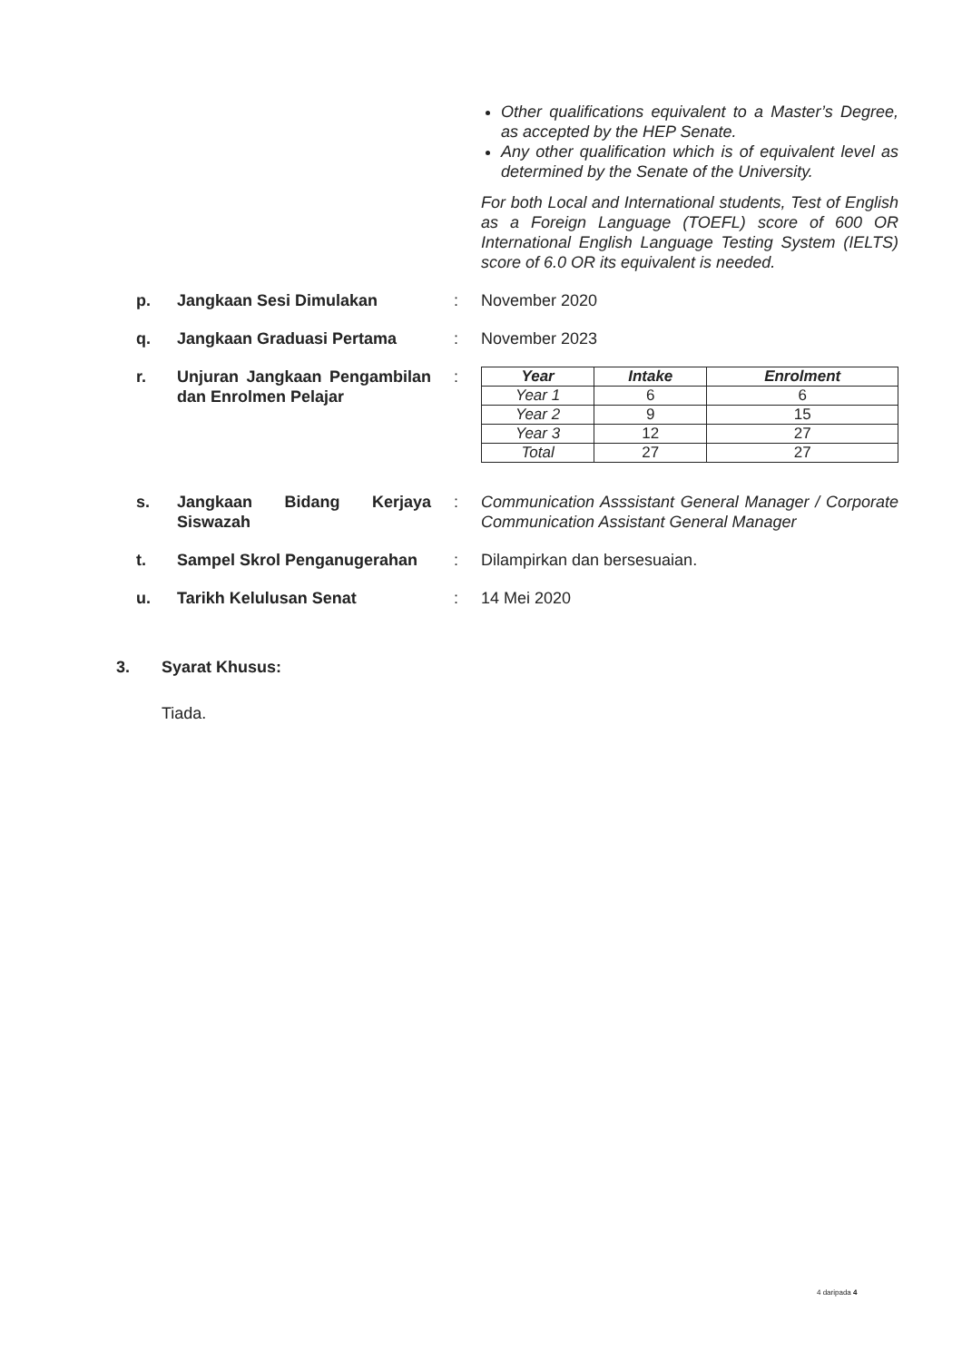Other qualifications equivalent to a Master’s Degree, as accepted by the HEP Senate.
Any other qualification which is of equivalent level as determined by the Senate of the University.
For both Local and International students, Test of English as a Foreign Language (TOEFL) score of 600 OR International English Language Testing System (IELTS) score of 6.0 OR its equivalent is needed.
p. Jangkaan Sesi Dimulakan : November 2020
q. Jangkaan Graduasi Pertama : November 2023
r. Unjuran Jangkaan Pengambilan dan Enrolmen Pelajar
:
| Year | Intake | Enrolment |
| --- | --- | --- |
| Year 1 | 6 | 6 |
| Year 2 | 9 | 15 |
| Year 3 | 12 | 27 |
| Total | 27 | 27 |
s. Jangkaan Bidang Kerjaya Siswazah
: Communication Asssistant General Manager / Corporate Communication Assistant General Manager
t. Sampel Skrol Penganugerahan
: Dilampirkan dan bersesuaian.
u. Tarikh Kelulusan Senat : 14 Mei 2020
3. Syarat Khusus:
Tiada.
4 daripada 4